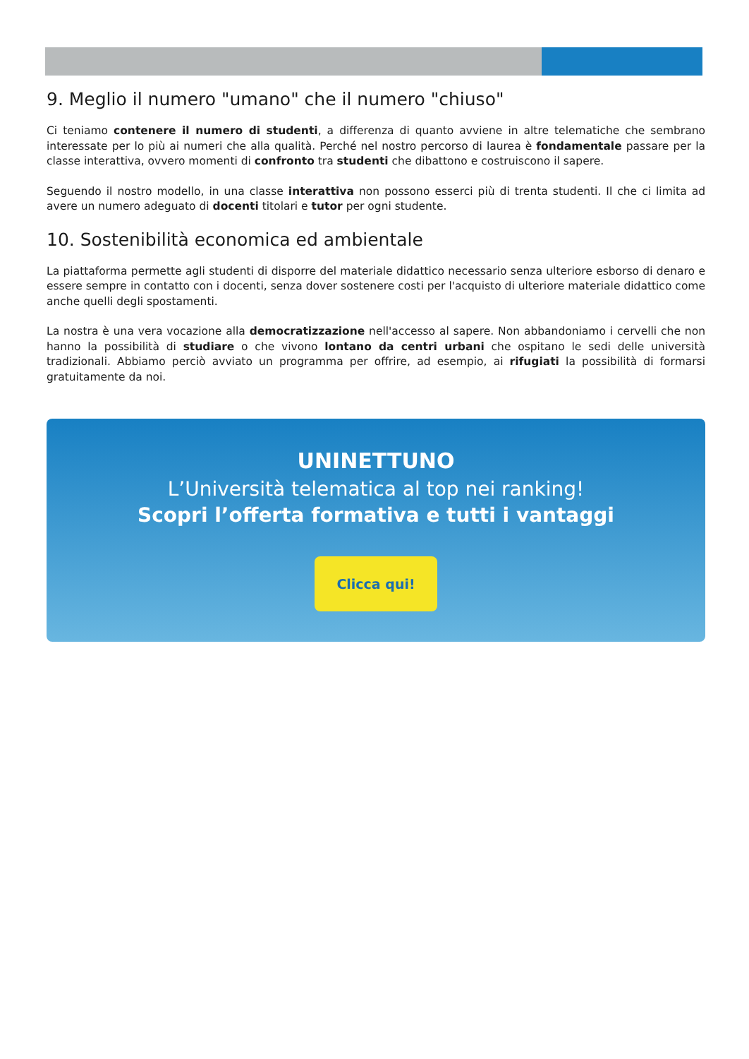9. Meglio il numero "umano" che il numero "chiuso"
Ci teniamo contenere il numero di studenti, a differenza di quanto avviene in altre telematiche che sembrano interessate per lo più ai numeri che alla qualità. Perché nel nostro percorso di laurea è fondamentale passare per la classe interattiva, ovvero momenti di confronto tra studenti che dibattono e costruiscono il sapere.
Seguendo il nostro modello, in una classe interattiva non possono esserci più di trenta studenti. Il che ci limita ad avere un numero adeguato di docenti titolari e tutor per ogni studente.
10. Sostenibilità economica ed ambientale
La piattaforma permette agli studenti di disporre del materiale didattico necessario senza ulteriore esborso di denaro e essere sempre in contatto con i docenti, senza dover sostenere costi per l'acquisto di ulteriore materiale didattico come anche quelli degli spostamenti.
La nostra è una vera vocazione alla democratizzazione nell'accesso al sapere. Non abbandoniamo i cervelli che non hanno la possibilità di studiare o che vivono lontano da centri urbani che ospitano le sedi delle università tradizionali. Abbiamo perciò avviato un programma per offrire, ad esempio, ai rifugiati la possibilità di formarsi gratuitamente da noi.
UNINETTUNO
L’Università telematica al top nei ranking!
Scopri l’offerta formativa e tutti i vantaggi
Clicca qui!